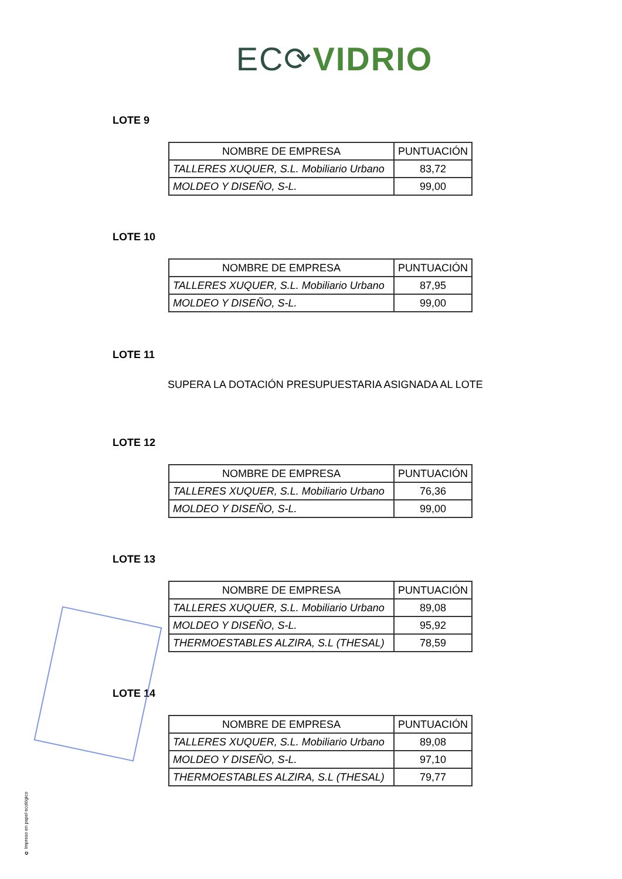EC⟳VIDRIO
LOTE 9
| NOMBRE DE EMPRESA | PUNTUACIÓN |
| --- | --- |
| TALLERES XUQUER, S.L. Mobiliario Urbano | 83,72 |
| MOLDEO Y DISEÑO, S-L. | 99,00 |
LOTE 10
| NOMBRE DE EMPRESA | PUNTUACIÓN |
| --- | --- |
| TALLERES XUQUER, S.L. Mobiliario Urbano | 87,95 |
| MOLDEO Y DISEÑO, S-L. | 99,00 |
LOTE 11
SUPERA LA DOTACIÓN PRESUPUESTARIA ASIGNADA AL LOTE
LOTE 12
| NOMBRE DE EMPRESA | PUNTUACIÓN |
| --- | --- |
| TALLERES XUQUER, S.L. Mobiliario Urbano | 76,36 |
| MOLDEO Y DISEÑO, S-L. | 99,00 |
LOTE 13
| NOMBRE DE EMPRESA | PUNTUACIÓN |
| --- | --- |
| TALLERES XUQUER, S.L. Mobiliario Urbano | 89,08 |
| MOLDEO Y DISEÑO, S-L. | 95,92 |
| THERMOESTABLES ALZIRA, S.L (THESAL) | 78,59 |
LOTE 14
| NOMBRE DE EMPRESA | PUNTUACIÓN |
| --- | --- |
| TALLERES XUQUER, S.L. Mobiliario Urbano | 89,08 |
| MOLDEO Y DISEÑO, S-L. | 97,10 |
| THERMOESTABLES ALZIRA, S.L (THESAL) | 79,77 |
♻ Impreso en papel ecológico